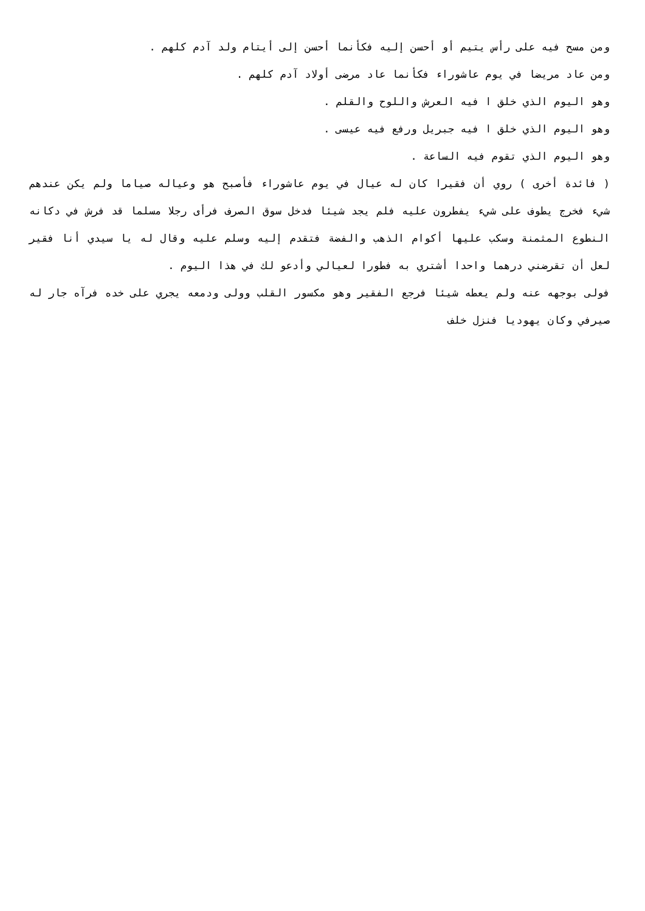ومن مسح فيه على رأس يتيم أو أحسن إليه فكأنما أحسن إلى أيتام ولد آدم كلهم .
ومن عاد مريضا في يوم عاشوراء فكأنما عاد مرضى أولاد آدم كلهم .
وهو اليوم الذي خلق ا فيه العرش واللوح والقلم .
وهو اليوم الذي خلق ا فيه جبريل ورفع فيه عيسى .
وهو اليوم الذي تقوم فيه الساعة .
( فائدة أخرى ) روي أن فقيرا كان له عيال في يوم عاشوراء فأصبح هو وعياله صياما ولم يكن عندهم شيء فخرج يطوف على شيء يفطرون عليه فلم يجد شيئا فدخل سوق الصرف فرأى رجلا مسلما قد فرش في دكانه النطوع المثمنة وسكب عليها أكوام الذهب والفضة فتقدم إليه وسلم عليه وقال له يا سيدي أنا فقير لعل أن تقرضني درهما واحدا أشتري به فطورا لعيالي وأدعو لك في هذا اليوم .
فولى بوجهه عنه ولم يعطه شيئا فرجع الفقير وهو مكسور القلب وولى ودمعه يجري على خده فرآه جار له صيرفي وكان يهوديا فنزل خلف